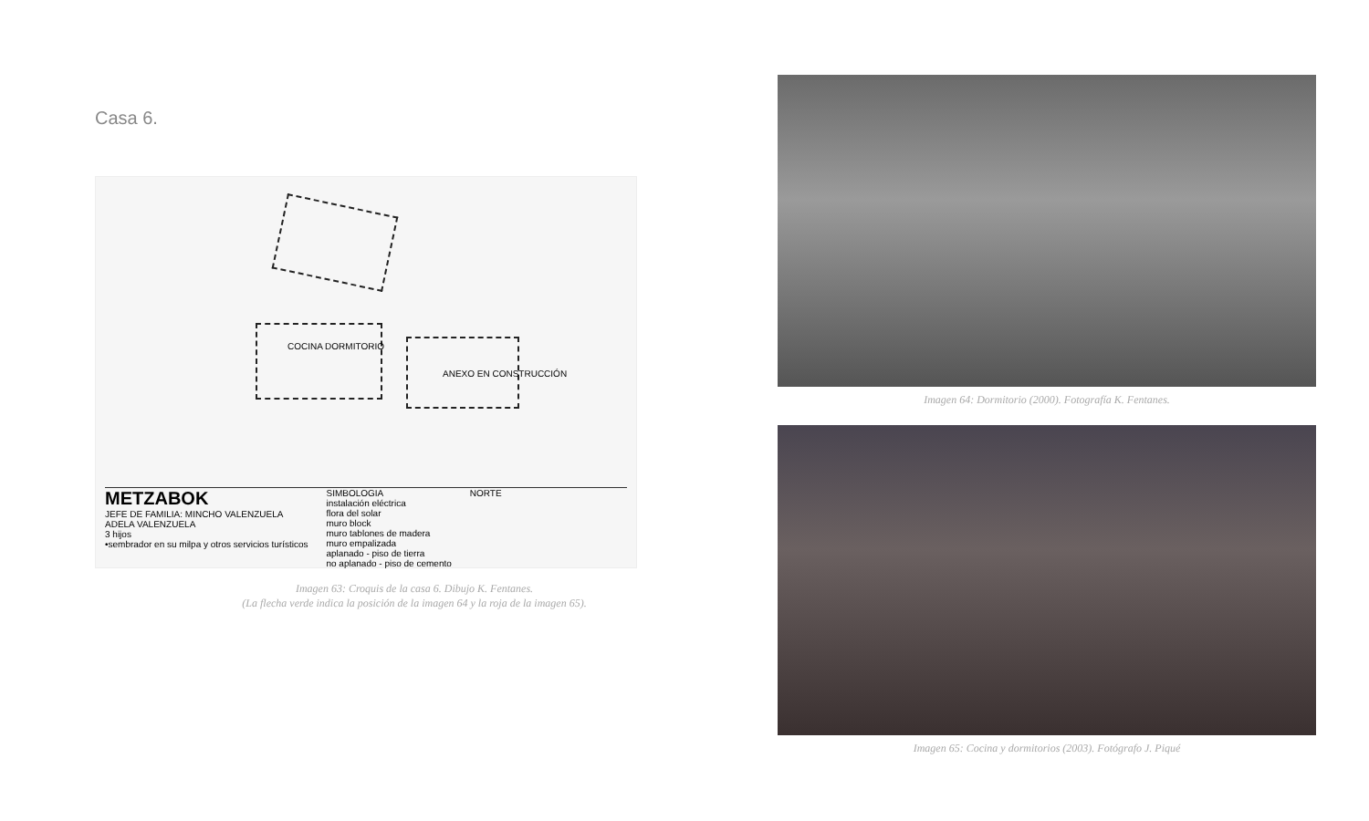Casa 6.
COCINA DORMITORIO
ANEXO EN CONSTRUCCIÓN
METZABOK
JEFE DE FAMILIA: MINCHO VALENZUELA
ADELA VALENZUELA
3 hijos
•sembrador en su milpa y otros servicios turísticos
SIMBOLOGIA
instalación eléctrica
flora del solar
muro block
muro tablones de madera
muro empalizada
aplanado - piso de tierra
no aplanado - piso de cemento
NORTE
Imagen 63: Croquis de la casa 6. Dibujo K. Fentanes.
(La flecha verde indica la posición de la imagen 64 y la roja de la imagen 65).
Imagen 64: Dormitorio (2000). Fotografía K. Fentanes.
Imagen 65: Cocina y dormitorios (2003). Fotógrafo J. Piqué